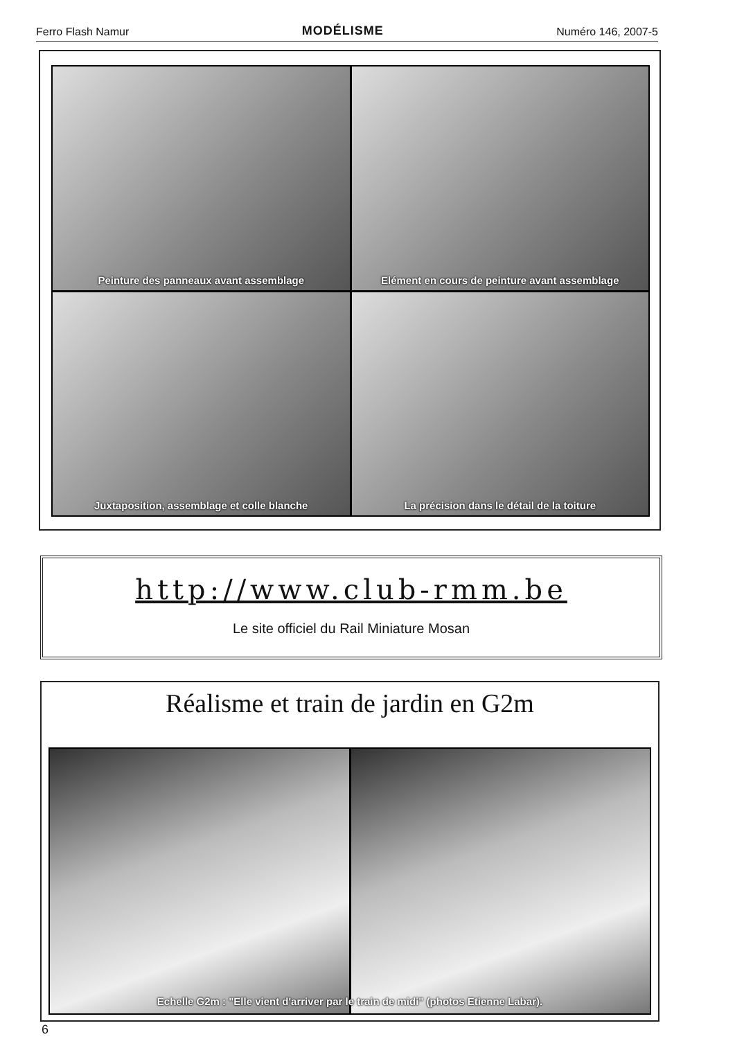Ferro Flash Namur MODÉLISME Numéro 146, 2007-5
Peinture des panneaux avant assemblage
Elément en cours de peinture avant assemblage
Juxtaposition, assemblage et colle blanche
La précision dans le détail de la toiture
http://www.club-rmm.be
Le site officiel du Rail Miniature Mosan
Réalisme et train de jardin en G2m
Echelle G2m : "Elle vient d'arriver par le train de midi" (photos Etienne Labar).
6